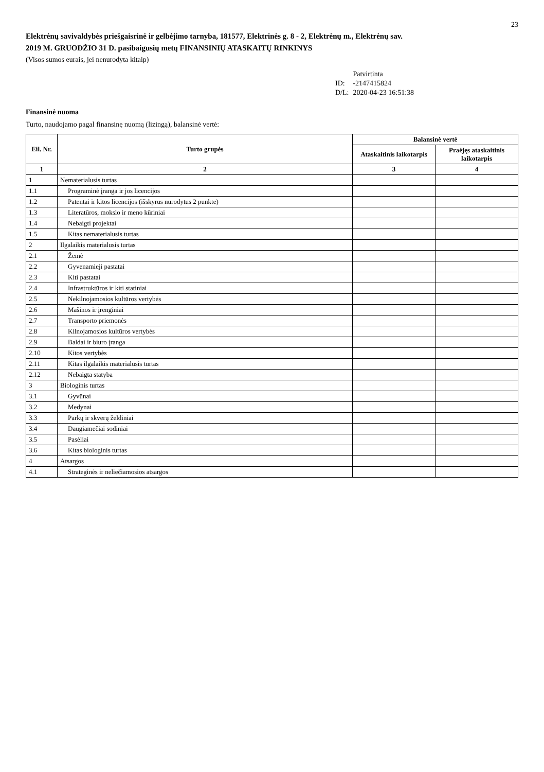23
Elektrėnų savivaldybės priešgaisrinė ir gelbėjimo tarnyba, 181577, Elektrinės g. 8 - 2, Elektrėnų m., Elektrėnų sav.
2019 M. GRUODŽIO 31 D. pasibaigusių metų FINANSINIŲ ATASKAITŲ RINKINYS
(Visos sumos eurais, jei nenurodyta kitaip)
| | Patvirtinta |
| ID: | -2147415824 |
| D/L: | 2020-04-23 16:51:38 |
Finansinė nuoma
Turto, naudojamo pagal finansinę nuomą (lizingą), balansinė vertė:
| Eil. Nr. | Turto grupės | Balansinė vertė | |
| --- | --- | --- | --- |
| | | Ataskaitinis laikotarpis | Praėjęs ataskaitinis laikotarpis |
| 1 | 2 | 3 | 4 |
| 1 | Nematerialusis turtas | | |
| 1.1 | Programinė įranga ir jos licencijos | | |
| 1.2 | Patentai ir kitos licencijos (išskyrus nurodytus 2 punkte) | | |
| 1.3 | Literatūros, mokslo ir meno kūriniai | | |
| 1.4 | Nebaigti projektai | | |
| 1.5 | Kitas nematerialusis turtas | | |
| 2 | Ilgalaikis materialusis turtas | | |
| 2.1 | Žemė | | |
| 2.2 | Gyvenamieji pastatai | | |
| 2.3 | Kiti pastatai | | |
| 2.4 | Infrastruktūros ir kiti statiniai | | |
| 2.5 | Nekilnojamosios kultūros vertybės | | |
| 2.6 | Mašinos ir įrenginiai | | |
| 2.7 | Transporto priemonės | | |
| 2.8 | Kilnojamosios kultūros vertybės | | |
| 2.9 | Baldai ir biuro įranga | | |
| 2.10 | Kitos vertybės | | |
| 2.11 | Kitas ilgalaikis materialusis turtas | | |
| 2.12 | Nebaigta statyba | | |
| 3 | Biologinis turtas | | |
| 3.1 | Gyvūnai | | |
| 3.2 | Medynai | | |
| 3.3 | Parkų ir skverų želdiniai | | |
| 3.4 | Daugiamečiai sodiniai | | |
| 3.5 | Pasėliai | | |
| 3.6 | Kitas biologinis turtas | | |
| 4 | Atsargos | | |
| 4.1 | Strateginės ir neliečiamosios atsargos | | |